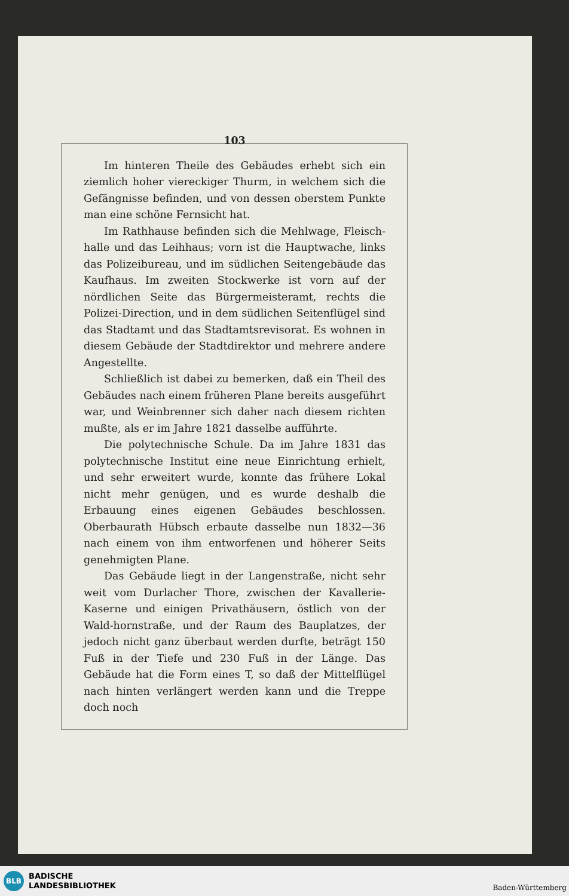103
Im hinteren Theile des Gebäudes erhebt sich ein ziemlich hoher viereckiger Thurm, in welchem sich die Gefängnisse befinden, und von dessen oberstem Punkte man eine schöne Fernsicht hat.
Im Rathhause befinden sich die Mehlwage, Fleisch-halle und das Leihhaus; vorn ist die Hauptwache, links das Polizeibureau, und im südlichen Seitengebäude das Kaufhaus. Im zweiten Stockwerke ist vorn auf der nördlichen Seite das Bürgermeisteramt, rechts die Polizei-Direction, und in dem südlichen Seitenflügel sind das Stadtamt und das Stadtamtsrevisorat. Es wohnen in diesem Gebäude der Stadtdirektor und mehrere andere Angestellte.
Schließlich ist dabei zu bemerken, daß ein Theil des Gebäudes nach einem früheren Plane bereits ausgeführt war, und Weinbrenner sich daher nach diesem richten mußte, als er im Jahre 1821 dasselbe aufführte.
Die polytechnische Schule. Da im Jahre 1831 das polytechnische Institut eine neue Einrichtung erhielt, und sehr erweitert wurde, konnte das frühere Lokal nicht mehr genügen, und es wurde deshalb die Erbauung eines eigenen Gebäudes beschlossen. Oberbaurath Hübsch erbaute dasselbe nun 1832—36 nach einem von ihm entworfenen und höherer Seits genehmigten Plane.
Das Gebäude liegt in der Langenstraße, nicht sehr weit vom Durlacher Thore, zwischen der Kavallerie-Kaserne und einigen Privathäusern, östlich von der Wald-hornstraße, und der Raum des Bauplatzes, der jedoch nicht ganz überbaut werden durfte, beträgt 150 Fuß in der Tiefe und 230 Fuß in der Länge. Das Gebäude hat die Form eines T, so daß der Mittelflügel nach hinten verlängert werden kann und die Treppe doch noch
BLB
BADISCHE
LANDESBIBLIOTHEK
Baden-Württemberg